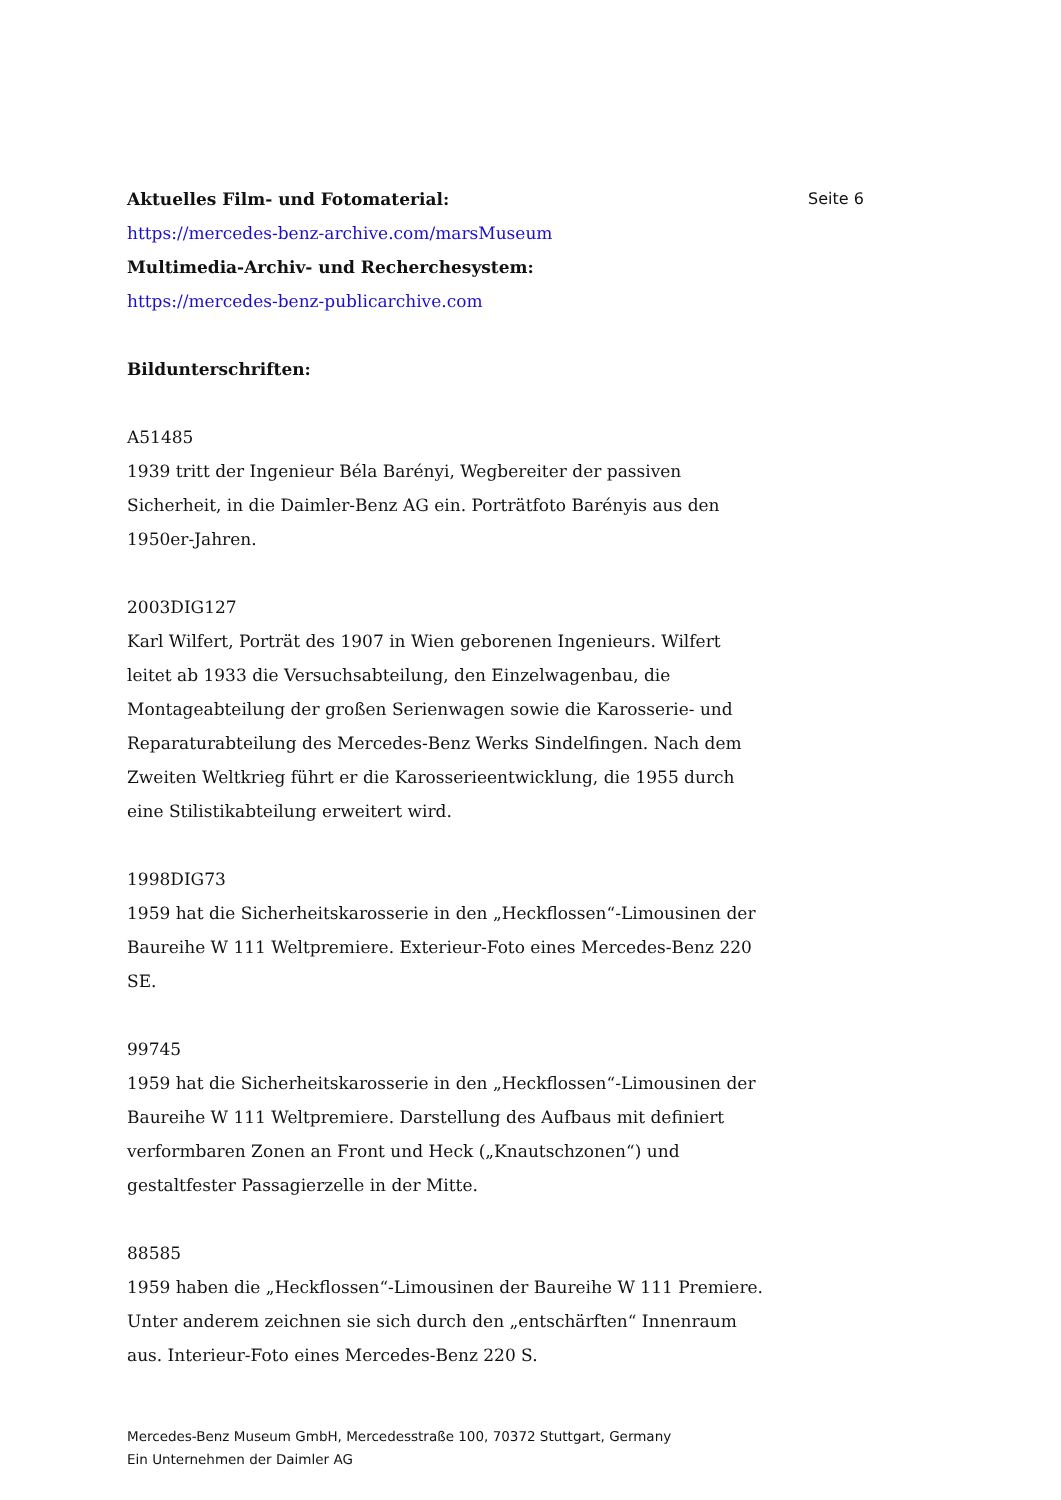Aktuelles Film- und Fotomaterial:
https://mercedes-benz-archive.com/marsMuseum
Multimedia-Archiv- und Recherchesystem:
https://mercedes-benz-publicarchive.com
Bildunterschriften:
A51485
1939 tritt der Ingenieur Béla Barényi, Wegbereiter der passiven Sicherheit, in die Daimler-Benz AG ein. Porträtfoto Barényis aus den 1950er-Jahren.
2003DIG127
Karl Wilfert, Porträt des 1907 in Wien geborenen Ingenieurs. Wilfert leitet ab 1933 die Versuchsabteilung, den Einzelwagenbau, die Montageabteilung der großen Serienwagen sowie die Karosserie- und Reparaturabteilung des Mercedes-Benz Werks Sindelfingen. Nach dem Zweiten Weltkrieg führt er die Karosserieentwicklung, die 1955 durch eine Stilistikabteilung erweitert wird.
1998DIG73
1959 hat die Sicherheitskarosserie in den „Heckflossen“-Limousinen der Baureihe W 111 Weltpremiere. Exterieur-Foto eines Mercedes-Benz 220 SE.
99745
1959 hat die Sicherheitskarosserie in den „Heckflossen“-Limousinen der Baureihe W 111 Weltpremiere. Darstellung des Aufbaus mit definiert verformbaren Zonen an Front und Heck („Knautschzonen“) und gestaltfester Passagierzelle in der Mitte.
88585
1959 haben die „Heckflossen“-Limousinen der Baureihe W 111 Premiere. Unter anderem zeichnen sie sich durch den „entschärften“ Innenraum aus. Interieur-Foto eines Mercedes-Benz 220 S.
Seite 6
Mercedes-Benz Museum GmbH, Mercedesstraße 100, 70372 Stuttgart, Germany
Ein Unternehmen der Daimler AG